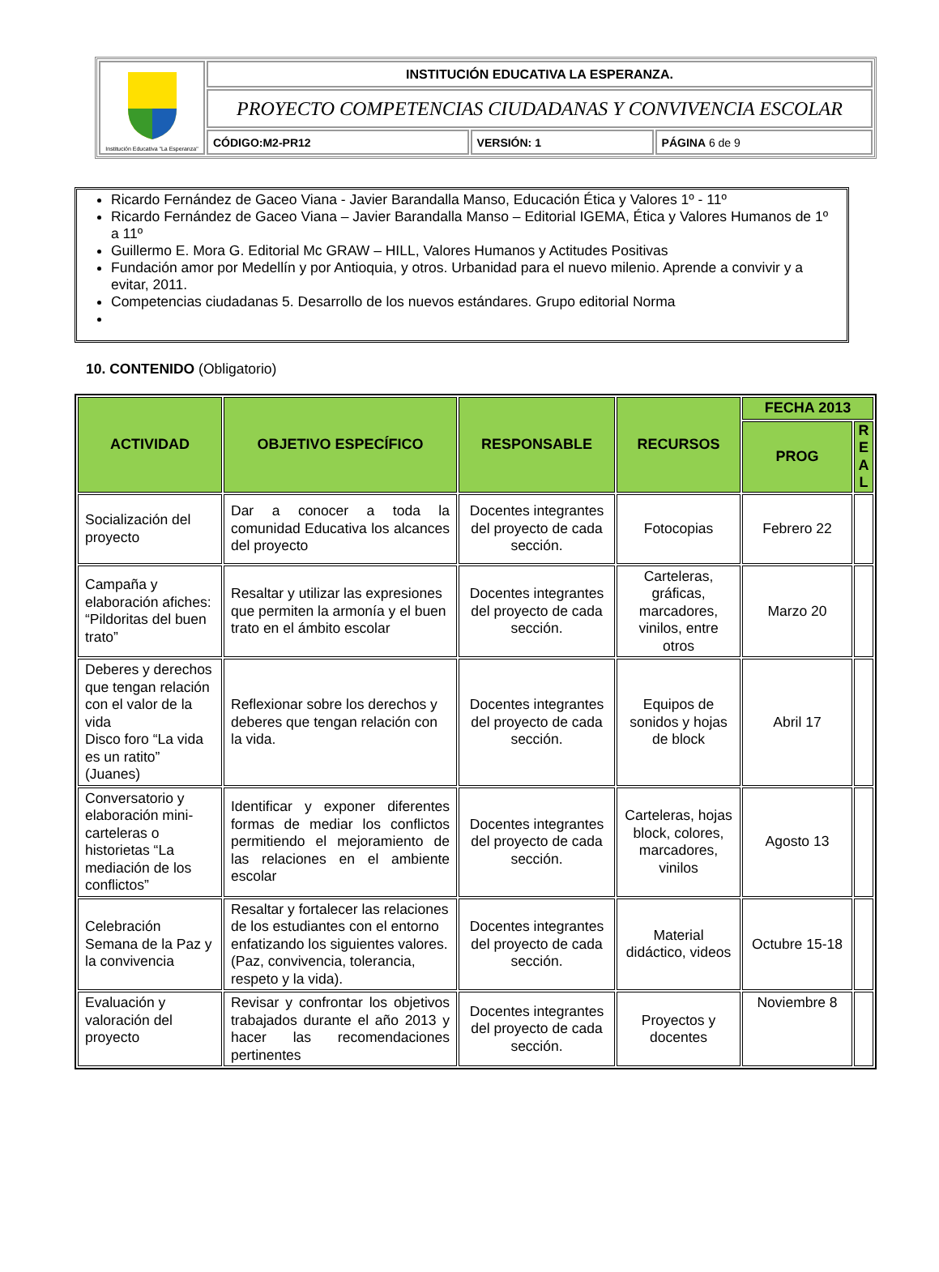| Institución Educativa "La Esperanza" | INSTITUCIÓN EDUCATIVA LA ESPERANZA. | | |
| | PROYECTO COMPETENCIAS CIUDADANAS Y CONVIVENCIA ESCOLAR | | |
| | CÓDIGO:M2-PR12 | VERSIÓN: 1 | PÁGINA 6 de 9 |
Ricardo Fernández de Gaceo Viana - Javier Barandalla Manso, Educación Ética y Valores 1º - 11º
Ricardo Fernández de Gaceo Viana – Javier Barandalla Manso – Editorial IGEMA, Ética y Valores Humanos de 1º a 11º
Guillermo E. Mora G. Editorial Mc GRAW – HILL, Valores Humanos y Actitudes Positivas
Fundación amor por Medellín y por Antioquia, y otros. Urbanidad para el nuevo milenio. Aprende a convivir y a evitar, 2011.
Competencias ciudadanas 5. Desarrollo de los nuevos estándares. Grupo editorial Norma
10. CONTENIDO (Obligatorio)
| ACTIVIDAD | OBJETIVO ESPECÍFICO | RESPONSABLE | RECURSOS | FECHA 2013 | |
| --- | --- | --- | --- | --- | --- |
| | | | | PROG | R E A L |
| Socialización del proyecto | Dar a conocer a toda la comunidad Educativa los alcances del proyecto | Docentes integrantes del proyecto de cada sección. | Fotocopias | Febrero 22 | |
| Campaña y elaboración afiches: “Pildoritas del buen trato” | Resaltar y utilizar las expresiones que permiten la armonía y el buen trato en el ámbito escolar | Docentes integrantes del proyecto de cada sección. | Carteleras, gráficas, marcadores, vinilos, entre otros | Marzo 20 | |
| Deberes y derechos que tengan relación con el valor de la vida Disco foro “La vida es un ratito” (Juanes) | Reflexionar sobre los derechos y deberes que tengan relación con la vida. | Docentes integrantes del proyecto de cada sección. | Equipos de sonidos y hojas de block | Abril 17 | |
| Conversatorio y elaboración mini-carteleras o historietas “La mediación de los conflictos” | Identificar y exponer diferentes formas de mediar los conflictos permitiendo el mejoramiento de las relaciones en el ambiente escolar | Docentes integrantes del proyecto de cada sección. | Carteleras, hojas block, colores, marcadores, vinilos | Agosto 13 | |
| Celebración Semana de la Paz y la convivencia | Resaltar y fortalecer las relaciones de los estudiantes con el entorno enfatizando los siguientes valores. (Paz, convivencia, tolerancia, respeto y la vida). | Docentes integrantes del proyecto de cada sección. | Material didáctico, videos | Octubre 15-18 | |
| Evaluación y valoración del proyecto | Revisar y confrontar los objetivos trabajados durante el año 2013 y hacer las recomendaciones pertinentes | Docentes integrantes del proyecto de cada sección. | Proyectos y docentes | Noviembre 8 | |